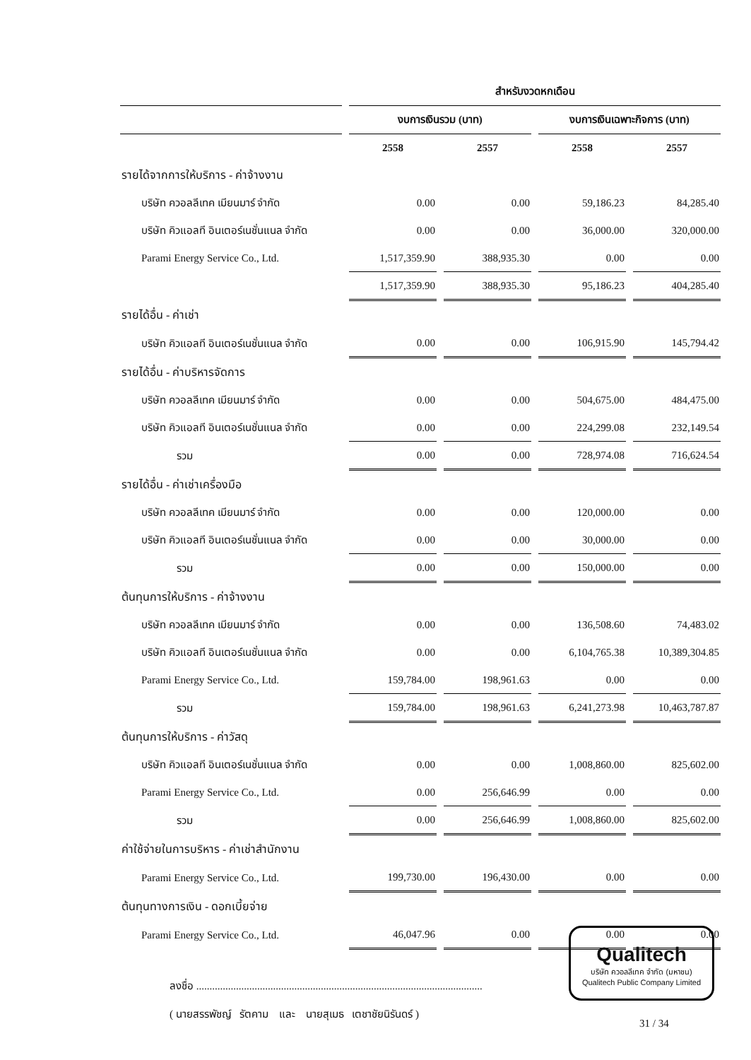| | สำหรับงวดหกเดือน | | | |
| --- | --- | --- | --- | --- |
| | งบการเงินรวม (บาท) | | งบการเงินเฉพาะกิจการ (บาท) | |
| | 2558 | 2557 | 2558 | 2557 |
| รายได้จากการให้บริการ - ค่าจ้างงาน | | | | |
| บริษัท ควอลลีเทค เมียนมาร์ จำกัด | 0.00 | 0.00 | 59,186.23 | 84,285.40 |
| บริษัท คิวแอลที อินเตอร์เนชั่นแนล จำกัด | 0.00 | 0.00 | 36,000.00 | 320,000.00 |
| Parami Energy Service Co., Ltd. | 1,517,359.90 | 388,935.30 | 0.00 | 0.00 |
| | 1,517,359.90 | 388,935.30 | 95,186.23 | 404,285.40 |
| รายได้อื่น - ค่าเช่า | | | | |
| บริษัท คิวแอลที อินเตอร์เนชั่นแนล จำกัด | 0.00 | 0.00 | 106,915.90 | 145,794.42 |
| รายได้อื่น - ค่าบริหารจัดการ | | | | |
| บริษัท ควอลลีเทค เมียนมาร์ จำกัด | 0.00 | 0.00 | 504,675.00 | 484,475.00 |
| บริษัท คิวแอลที อินเตอร์เนชั่นแนล จำกัด | 0.00 | 0.00 | 224,299.08 | 232,149.54 |
| รวม | 0.00 | 0.00 | 728,974.08 | 716,624.54 |
| รายได้อื่น - ค่าเช่าเครื่องมือ | | | | |
| บริษัท ควอลลีเทค เมียนมาร์ จำกัด | 0.00 | 0.00 | 120,000.00 | 0.00 |
| บริษัท คิวแอลที อินเตอร์เนชั่นแนล จำกัด | 0.00 | 0.00 | 30,000.00 | 0.00 |
| รวม | 0.00 | 0.00 | 150,000.00 | 0.00 |
| ต้นทุนการให้บริการ - ค่าจ้างงาน | | | | |
| บริษัท ควอลลีเทค เมียนมาร์ จำกัด | 0.00 | 0.00 | 136,508.60 | 74,483.02 |
| บริษัท คิวแอลที อินเตอร์เนชั่นแนล จำกัด | 0.00 | 0.00 | 6,104,765.38 | 10,389,304.85 |
| Parami Energy Service Co., Ltd. | 159,784.00 | 198,961.63 | 0.00 | 0.00 |
| รวม | 159,784.00 | 198,961.63 | 6,241,273.98 | 10,463,787.87 |
| ต้นทุนการให้บริการ - ค่าวัสดุ | | | | |
| บริษัท คิวแอลที อินเตอร์เนชั่นแนล จำกัด | 0.00 | 0.00 | 1,008,860.00 | 825,602.00 |
| Parami Energy Service Co., Ltd. | 0.00 | 256,646.99 | 0.00 | 0.00 |
| รวม | 0.00 | 256,646.99 | 1,008,860.00 | 825,602.00 |
| ค่าใช้จ่ายในการบริหาร - ค่าเช่าสำนักงาน | | | | |
| Parami Energy Service Co., Ltd. | 199,730.00 | 196,430.00 | 0.00 | 0.00 |
| ต้นทุนทางการเงิน - ดอกเบี้ยจ่าย | | | | |
| Parami Energy Service Co., Ltd. | 46,047.96 | 0.00 | 0.00 | 0.00 |
ลงชื่อ ............................................................................................................
( นายสรรพัชญ์ รัตคาม และ นายสุเมธ เตชาชัยนิรันดร์ )
Qualitech
บริษัท ควอลลีเทค จำกัด (มหาชน)
Qualitech Public Company Limited
31 / 34